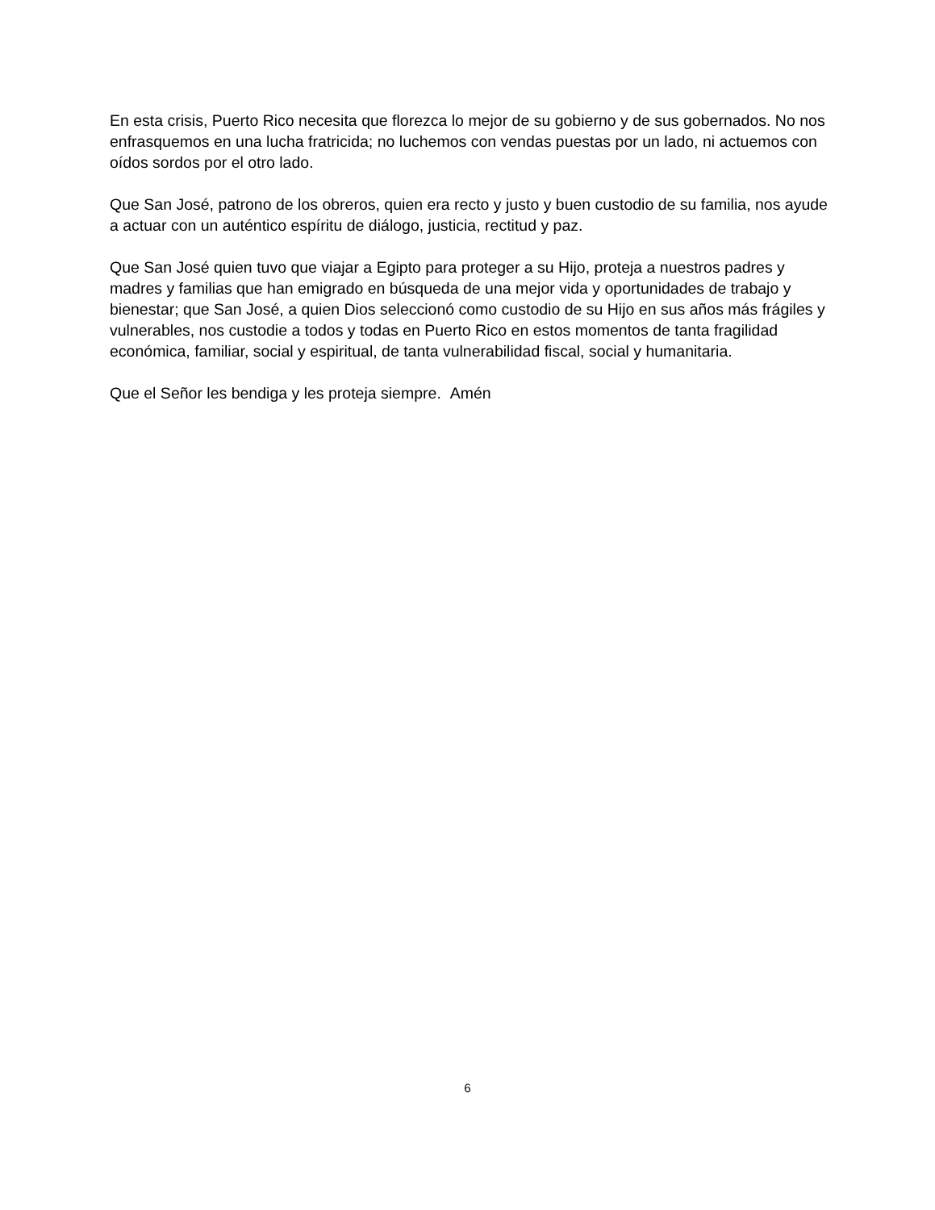En esta crisis, Puerto Rico necesita que florezca lo mejor de su gobierno y de sus gobernados. No nos enfrasquemos en una lucha fratricida; no luchemos con vendas puestas por un lado, ni actuemos con oídos sordos por el otro lado.
Que San José, patrono de los obreros, quien era recto y justo y buen custodio de su familia, nos ayude a actuar con un auténtico espíritu de diálogo, justicia, rectitud y paz.
Que San José quien tuvo que viajar a Egipto para proteger a su Hijo, proteja a nuestros padres y madres y familias que han emigrado en búsqueda de una mejor vida y oportunidades de trabajo y bienestar; que San José, a quien Dios seleccionó como custodio de su Hijo en sus años más frágiles y vulnerables, nos custodie a todos y todas en Puerto Rico en estos momentos de tanta fragilidad económica, familiar, social y espiritual, de tanta vulnerabilidad fiscal, social y humanitaria.
Que el Señor les bendiga y les proteja siempre. Amén
6